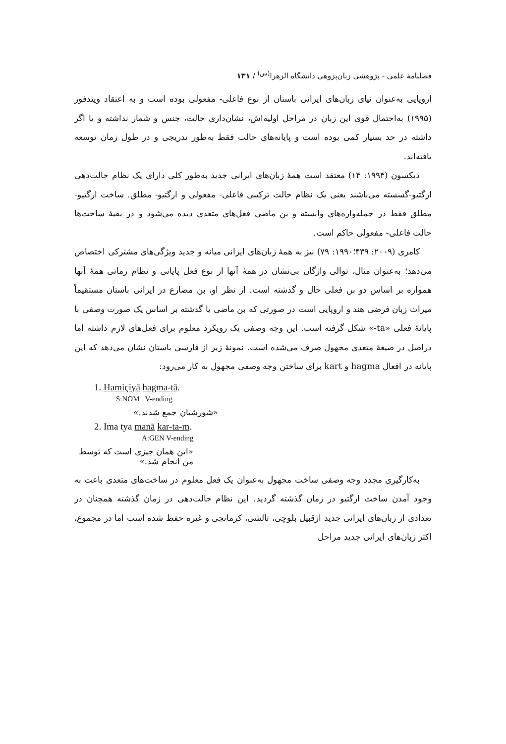فصلنامهٔ علمی - پژوهشی زبان‌پژوهی دانشگاه الزهرا<sup>(س)</sup> / ۱۳۱
اروپایی به‌عنوان نیای زبان‌های ایرانی باستان از نوع فاعلی- مفعولی بوده است و به اعتقاد ویندفور (۱۹۹۵) به‌احتمال قوی این زبان در مراحل اولیه‌اش، نشان‌داری حالت، جنس و شمار نداشته و یا اگر داشته در حد بسیار کمی بوده است و پایانه‌های حالت فقط به‌طور تدریجی و در طول زمان توسعه یافته‌اند.
دیکسون (۱۹۹۴: ۱۴) معتقد است همهٔ زبان‌های ایرانی جدید به‌طور کلی دارای یک نظام حالت‌دهی ارگتیو-گسسته می‌باشند یعنی یک نظام حالت ترکیبی فاعلی- مفعولی و ارگتیو- مطلق. ساخت ارگتیو- مطلق فقط در جمله‌واره‌های وابسته و بن ماضی فعل‌های متعدی دیده می‌شود و در بقیهٔ ساخت‌ها حالت فاعلی- مفعولی حاکم است.
کامری (۲۰۰۹: ۴۳۹؛۱۹۹۰: ۷۹) نیز به همهٔ زبان‌های ایرانی میانه و جدید ویژگی‌های مشترکی اختصاص می‌دهد؛ به‌عنوان مثال، توالی واژگان بی‌نشان در همهٔ آنها از نوع فعل پایانی و نظام زمانی همهٔ آنها همواره بر اساس دو بن فعلی حال و گذشته است. از نظر او، بن مضارع در ایرانی باستان مستقیماً میراث زبان فرضی هند و اروپایی است در صورتی که بن ماضی یا گذشته بر اساس یک صورت وصفی با پایانهٔ فعلی «ta-» شکل گرفته است. این وجه وصفی یک رویکرد معلوم برای فعل‌های لازم داشته اما دراصل در صیغهٔ متعدی مجهول صرف می‌شده است. نمونهٔ زیر از فارسی باستان نشان می‌دهد که این پایانه در افعال hagma و kart برای ساختن وجه وصفی مجهول به کار می‌رود:
1. Hamiçiyā hagma-tā.
S:NOM V-ending
«شورشیان جمع شدند.»
2. Ima tya manā kar-ta-m.
A:GEN V-ending
«این همان چیزی است که توسط من انجام شد.»
به‌کارگیری مجدد وجه وصفی ساخت مجهول به‌عنوان یک فعل معلوم در ساخت‌های متعدی باعث به وجود آمدن ساخت ارگتیو در زمان گذشته گردید. این نظام حالت‌دهی در زمان گذشته همچنان در تعدادی از زبان‌های ایرانی جدید ازقبیل بلوچی، تالشی، کرمانجی و غیره حفظ شده است اما در مجموع، اکثر زبان‌های ایرانی جدید مراحل